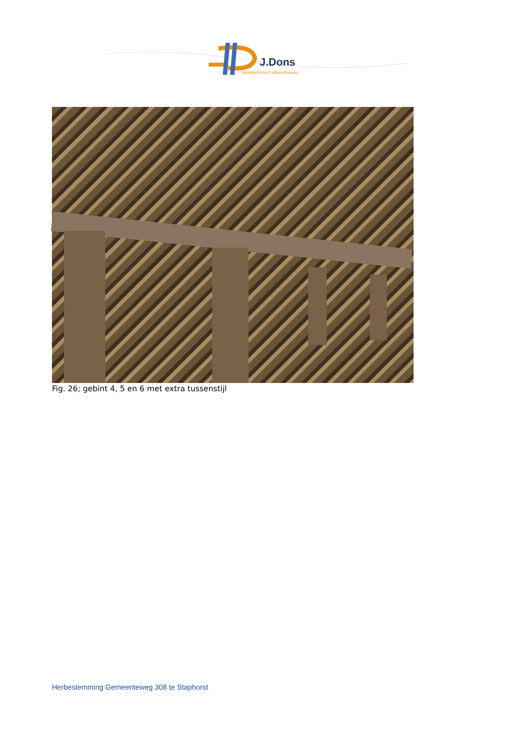J.Dons
bouwtechnisch adviesbureau
Fig. 26; gebint 4, 5 en 6 met extra tussenstijl
Herbestemming Gemeenteweg 308 te Staphorst